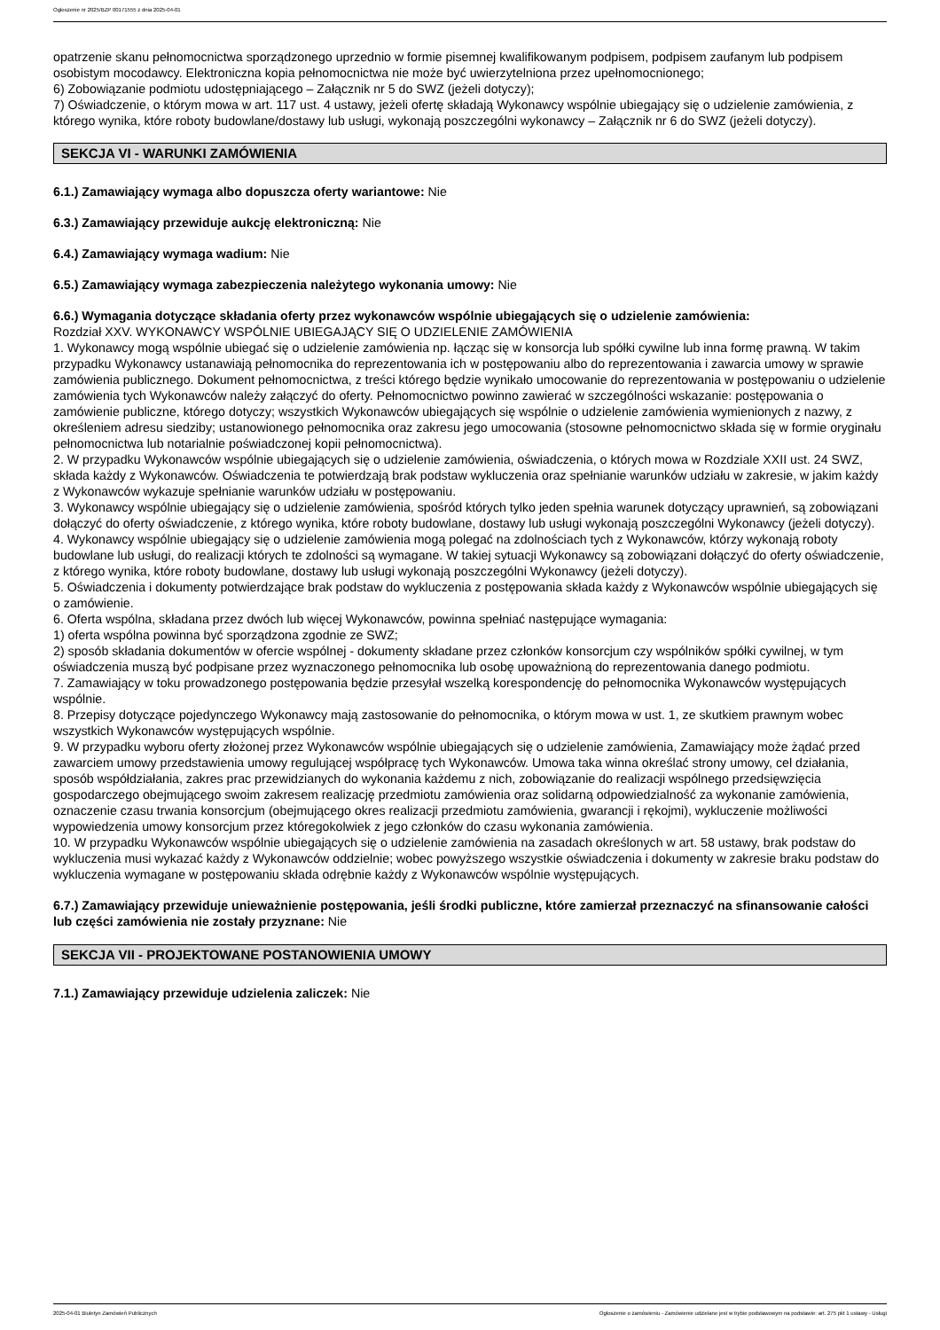Ogłoszenie nr 2025/BZP 00171555 z dnia 2025-04-01
opatrzenie skanu pełnomocnictwa sporządzonego uprzednio w formie pisemnej kwalifikowanym podpisem, podpisem zaufanym lub podpisem osobistym mocodawcy. Elektroniczna kopia pełnomocnictwa nie może być uwierzytelniona przez upełnomocnionego;
6) Zobowiązanie podmiotu udostępniającego – Załącznik nr 5 do SWZ (jeżeli dotyczy);
7) Oświadczenie, o którym mowa w art. 117 ust. 4 ustawy, jeżeli ofertę składają Wykonawcy wspólnie ubiegający się o udzielenie zamówienia, z którego wynika, które roboty budowlane/dostawy lub usługi, wykonają poszczególni wykonawcy – Załącznik nr 6 do SWZ (jeżeli dotyczy).
SEKCJA VI - WARUNKI ZAMÓWIENIA
6.1.) Zamawiający wymaga albo dopuszcza oferty wariantowe: Nie
6.3.) Zamawiający przewiduje aukcję elektroniczną: Nie
6.4.) Zamawiający wymaga wadium: Nie
6.5.) Zamawiający wymaga zabezpieczenia należytego wykonania umowy: Nie
6.6.) Wymagania dotyczące składania oferty przez wykonawców wspólnie ubiegających się o udzielenie zamówienia:
Rozdział XXV. WYKONAWCY WSPÓLNIE UBIEGAJĄCY SIĘ O UDZIELENIE ZAMÓWIENIA
1. Wykonawcy mogą wspólnie ubiegać się o udzielenie zamówienia np. łącząc się w konsorcja lub spółki cywilne lub inna formę prawną. W takim przypadku Wykonawcy ustanawiają pełnomocnika do reprezentowania ich w postępowaniu albo do reprezentowania i zawarcia umowy w sprawie zamówienia publicznego. Dokument pełnomocnictwa, z treści którego będzie wynikało umocowanie do reprezentowania w postępowaniu o udzielenie zamówienia tych Wykonawców należy załączyć do oferty. Pełnomocnictwo powinno zawierać w szczególności wskazanie: postępowania o zamówienie publiczne, którego dotyczy; wszystkich Wykonawców ubiegających się wspólnie o udzielenie zamówienia wymienionych z nazwy, z określeniem adresu siedziby; ustanowionego pełnomocnika oraz zakresu jego umocowania (stosowne pełnomocnictwo składa się w formie oryginału pełnomocnictwa lub notarialnie poświadczonej kopii pełnomocnictwa).
2. W przypadku Wykonawców wspólnie ubiegających się o udzielenie zamówienia, oświadczenia, o których mowa w Rozdziale XXII ust. 24 SWZ, składa każdy z Wykonawców. Oświadczenia te potwierdzają brak podstaw wykluczenia oraz spełnianie warunków udziału w zakresie, w jakim każdy z Wykonawców wykazuje spełnianie warunków udziału w postępowaniu.
3. Wykonawcy wspólnie ubiegający się o udzielenie zamówienia, spośród których tylko jeden spełnia warunek dotyczący uprawnień, są zobowiązani dołączyć do oferty oświadczenie, z którego wynika, które roboty budowlane, dostawy lub usługi wykonają poszczególni Wykonawcy (jeżeli dotyczy).
4. Wykonawcy wspólnie ubiegający się o udzielenie zamówienia mogą polegać na zdolnościach tych z Wykonawców, którzy wykonają roboty budowlane lub usługi, do realizacji których te zdolności są wymagane. W takiej sytuacji Wykonawcy są zobowiązani dołączyć do oferty oświadczenie, z którego wynika, które roboty budowlane, dostawy lub usługi wykonają poszczególni Wykonawcy (jeżeli dotyczy).
5. Oświadczenia i dokumenty potwierdzające brak podstaw do wykluczenia z postępowania składa każdy z Wykonawców wspólnie ubiegających się o zamówienie.
6. Oferta wspólna, składana przez dwóch lub więcej Wykonawców, powinna spełniać następujące wymagania:
1) oferta wspólna powinna być sporządzona zgodnie ze SWZ;
2) sposób składania dokumentów w ofercie wspólnej - dokumenty składane przez członków konsorcjum czy wspólników spółki cywilnej, w tym oświadczenia muszą być podpisane przez wyznaczonego pełnomocnika lub osobę upoważnioną do reprezentowania danego podmiotu.
7. Zamawiający w toku prowadzonego postępowania będzie przesyłał wszelką korespondencję do pełnomocnika Wykonawców występujących wspólnie.
8. Przepisy dotyczące pojedynczego Wykonawcy mają zastosowanie do pełnomocnika, o którym mowa w ust. 1, ze skutkiem prawnym wobec wszystkich Wykonawców występujących wspólnie.
9. W przypadku wyboru oferty złożonej przez Wykonawców wspólnie ubiegających się o udzielenie zamówienia, Zamawiający może żądać przed zawarciem umowy przedstawienia umowy regulującej współpracę tych Wykonawców. Umowa taka winna określać strony umowy, cel działania, sposób współdziałania, zakres prac przewidzianych do wykonania każdemu z nich, zobowiązanie do realizacji wspólnego przedsięwzięcia gospodarczego obejmującego swoim zakresem realizację przedmiotu zamówienia oraz solidarną odpowiedzialność za wykonanie zamówienia, oznaczenie czasu trwania konsorcjum (obejmującego okres realizacji przedmiotu zamówienia, gwarancji i rękojmi), wykluczenie możliwości wypowiedzenia umowy konsorcjum przez któregokolwiek z jego członków do czasu wykonania zamówienia.
10. W przypadku Wykonawców wspólnie ubiegających się o udzielenie zamówienia na zasadach określonych w art. 58 ustawy, brak podstaw do wykluczenia musi wykazać każdy z Wykonawców oddzielnie; wobec powyższego wszystkie oświadczenia i dokumenty w zakresie braku podstaw do wykluczenia wymagane w postępowaniu składa odrębnie każdy z Wykonawców wspólnie występujących.
6.7.) Zamawiający przewiduje unieważnienie postępowania, jeśli środki publiczne, które zamierzał przeznaczyć na sfinansowanie całości lub części zamówienia nie zostały przyznane: Nie
SEKCJA VII - PROJEKTOWANE POSTANOWIENIA UMOWY
7.1.) Zamawiający przewiduje udzielenia zaliczek: Nie
2025-04-01 Biuletyn Zamówień Publicznych Ogłoszenie o zamówieniu - Zamówienie udzielane jest w trybie podstawowym na podstawie: art. 275 pkt 1 ustawy - Usługi